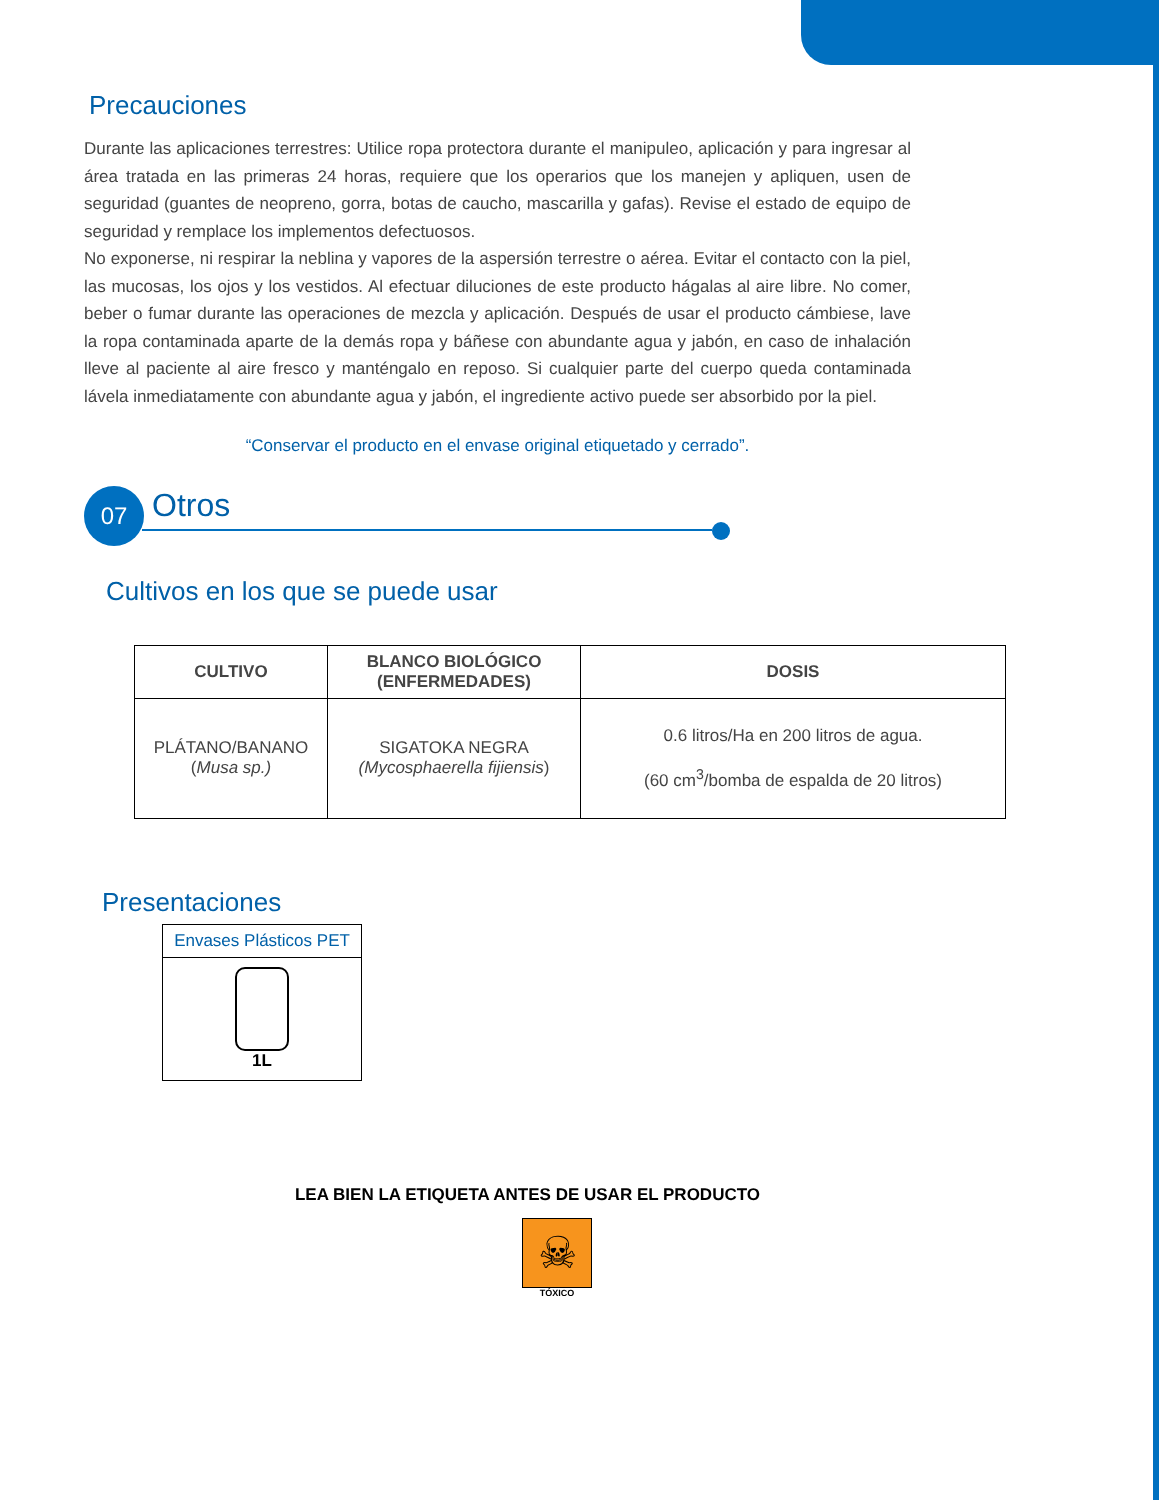Precauciones
Durante las aplicaciones terrestres: Utilice ropa protectora durante el manipuleo, aplicación y para ingresar al área tratada en las primeras 24 horas, requiere que los operarios que los manejen y apliquen, usen de seguridad (guantes de neopreno, gorra, botas de caucho, mascarilla y gafas). Revise el estado de equipo de seguridad y remplace los implementos defectuosos.
No exponerse, ni respirar la neblina y vapores de la aspersión terrestre o aérea. Evitar el contacto con la piel, las mucosas, los ojos y los vestidos. Al efectuar diluciones de este producto hágalas al aire libre. No comer, beber o fumar durante las operaciones de mezcla y aplicación. Después de usar el producto cámbiese, lave la ropa contaminada aparte de la demás ropa y báñese con abundante agua y jabón, en caso de inhalación lleve al paciente al aire fresco y manténgalo en reposo. Si cualquier parte del cuerpo queda contaminada lávela inmediatamente con abundante agua y jabón, el ingrediente activo puede ser absorbido por la piel.
“Conservar el producto en el envase original etiquetado y cerrado”.
07
Otros
Cultivos en los que se puede usar
| CULTIVO | BLANCO BIOLÓGICO (ENFERMEDADES) | DOSIS |
| --- | --- | --- |
| PLÁTANO/BANANO ( Musa sp.) | SIGATOKA NEGRA (Mycosphaerella fijiensis ) | 0.6 litros/Ha en 200 litros de agua. (60 cm<sup>3</sup>/bomba de espalda de 20 litros) |
Presentaciones
| Envases Plásticos PET |
| 1L |
LEA BIEN LA ETIQUETA ANTES DE USAR EL PRODUCTO
☠
TÓXICO